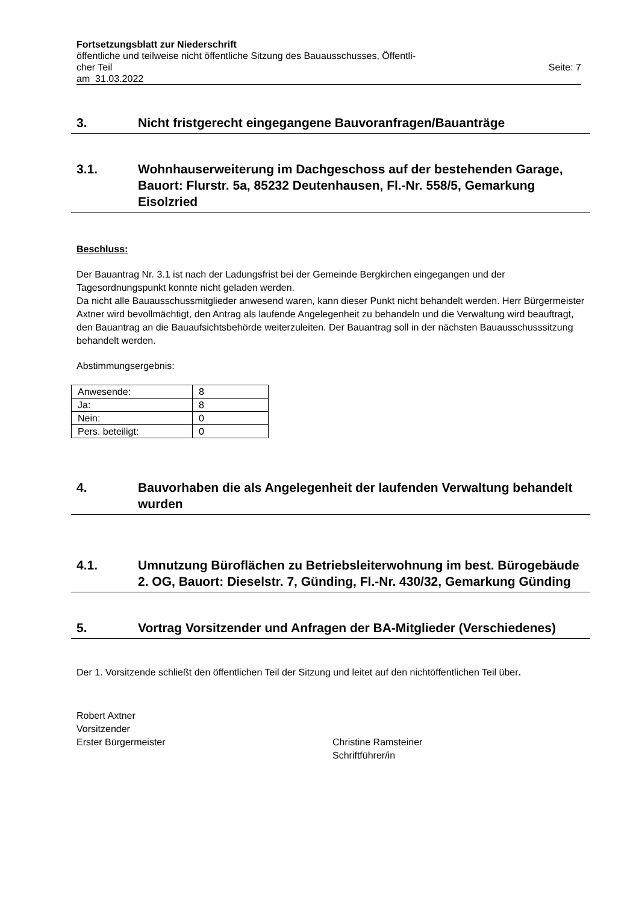Fortsetzungsblatt zur Niederschrift
öffentliche und teilweise nicht öffentliche Sitzung des Bauausschusses, Öffentli-
cher Teil Seite: 7
am 31.03.2022
3. Nicht fristgerecht eingegangene Bauvoranfragen/Bauanträge
3.1. Wohnhauserweiterung im Dachgeschoss auf der bestehenden Garage, Bauort: Flurstr. 5a, 85232 Deutenhausen, Fl.-Nr. 558/5, Gemarkung Eisolzried
Beschluss:
Der Bauantrag Nr. 3.1 ist nach der Ladungsfrist bei der Gemeinde Bergkirchen eingegangen und der Tagesordnungspunkt konnte nicht geladen werden.
Da nicht alle Bauausschussmitglieder anwesend waren, kann dieser Punkt nicht behandelt werden. Herr Bürgermeister Axtner wird bevollmächtigt, den Antrag als laufende Angelegenheit zu behandeln und die Verwaltung wird beauftragt, den Bauantrag an die Bauaufsichtsbehörde weiterzuleiten. Der Bauantrag soll in der nächsten Bauausschusssitzung behandelt werden.
Abstimmungsergebnis:
| Anwesende: | 8 |
| Ja: | 8 |
| Nein: | 0 |
| Pers. beteiligt: | 0 |
4. Bauvorhaben die als Angelegenheit der laufenden Verwaltung behandelt wurden
4.1. Umnutzung Büroflächen zu Betriebsleiterwohnung im best. Bürogebäude 2. OG, Bauort: Dieselstr. 7, Günding, Fl.-Nr. 430/32, Gemarkung Günding
5. Vortrag Vorsitzender und Anfragen der BA-Mitglieder (Verschiedenes)
Der 1. Vorsitzende schließt den öffentlichen Teil der Sitzung und leitet auf den nichtöffentlichen Teil über.
Robert Axtner
Vorsitzender
Erster Bürgermeister
Christine Ramsteiner
Schriftführer/in